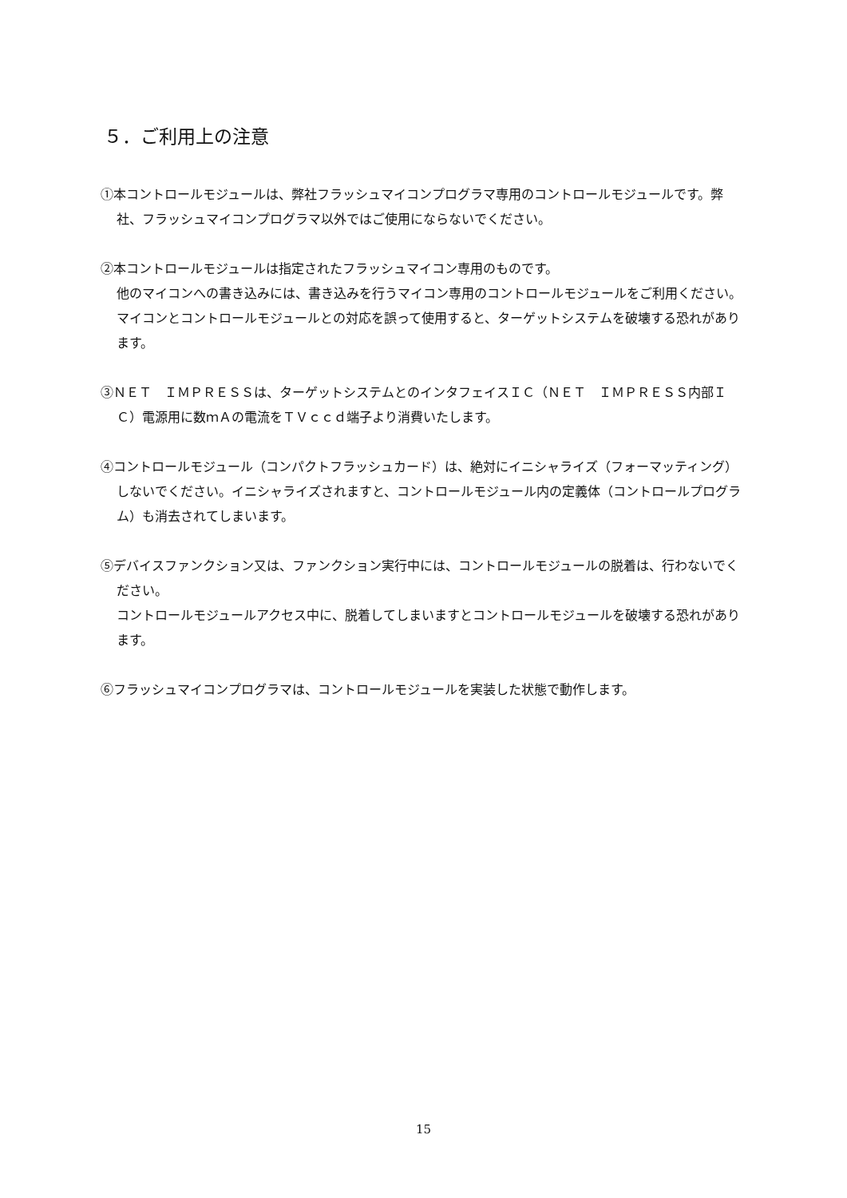５．ご利用上の注意
①本コントロールモジュールは、弊社フラッシュマイコンプログラマ専用のコントロールモジュールです。弊社、フラッシュマイコンプログラマ以外ではご使用にならないでください。
②本コントロールモジュールは指定されたフラッシュマイコン専用のものです。
他のマイコンへの書き込みには、書き込みを行うマイコン専用のコントロールモジュールをご利用ください。マイコンとコントロールモジュールとの対応を誤って使用すると、ターゲットシステムを破壊する恐れがあります。
③ＮＥＴ　ＩＭＰＲＥＳＳは、ターゲットシステムとのインタフェイスＩＣ（ＮＥＴ　ＩＭＰＲＥＳＳ内部ＩＣ）電源用に数ｍＡの電流をＴＶｃｃｄ端子より消費いたします。
④コントロールモジュール（コンパクトフラッシュカード）は、絶対にイニシャライズ（フォーマッティング）しないでください。イニシャライズされますと、コントロールモジュール内の定義体（コントロールプログラム）も消去されてしまいます。
⑤デバイスファンクション又は、ファンクション実行中には、コントロールモジュールの脱着は、行わないでください。
コントロールモジュールアクセス中に、脱着してしまいますとコントロールモジュールを破壊する恐れがあります。
⑥フラッシュマイコンプログラマは、コントロールモジュールを実装した状態で動作します。
15